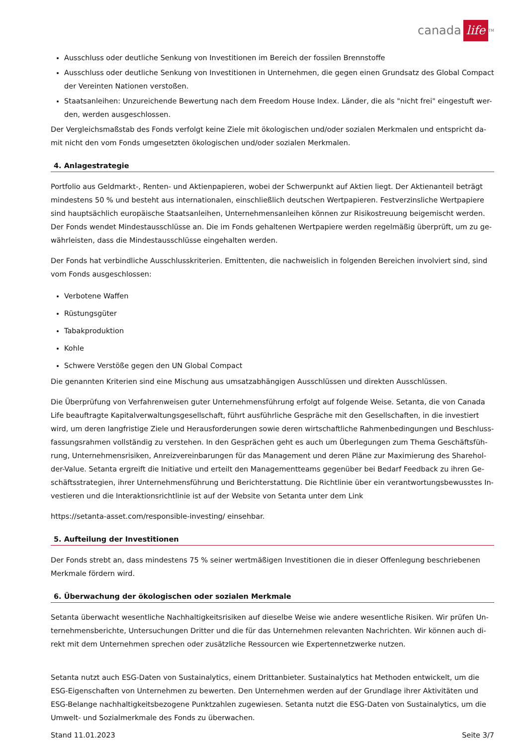canada life<sup>TM</sup>
Ausschluss oder deutliche Senkung von Investitionen im Bereich der fossilen Brennstoffe
Ausschluss oder deutliche Senkung von Investitionen in Unternehmen, die gegen einen Grundsatz des Global Compact der Vereinten Nationen verstoßen.
Staatsanleihen: Unzureichende Bewertung nach dem Freedom House Index. Länder, die als "nicht frei" eingestuft wer-den, werden ausgeschlossen.
Der Vergleichsmaßstab des Fonds verfolgt keine Ziele mit ökologischen und/oder sozialen Merkmalen und entspricht da-mit nicht den vom Fonds umgesetzten ökologischen und/oder sozialen Merkmalen.
4. Anlagestrategie
Portfolio aus Geldmarkt-, Renten- und Aktienpapieren, wobei der Schwerpunkt auf Aktien liegt. Der Aktienanteil beträgt mindestens 50 % und besteht aus internationalen, einschließlich deutschen Wertpapieren. Festverzinsliche Wertpapiere sind hauptsächlich europäische Staatsanleihen, Unternehmensanleihen können zur Risikostreuung beigemischt werden. Der Fonds wendet Mindestausschlüsse an. Die im Fonds gehaltenen Wertpapiere werden regelmäßig überprüft, um zu ge-währleisten, dass die Mindestausschlüsse eingehalten werden.
Der Fonds hat verbindliche Ausschlusskriterien. Emittenten, die nachweislich in folgenden Bereichen involviert sind, sind vom Fonds ausgeschlossen:
Verbotene Waffen
Rüstungsgüter
Tabakproduktion
Kohle
Schwere Verstöße gegen den UN Global Compact
Die genannten Kriterien sind eine Mischung aus umsatzabhängigen Ausschlüssen und direkten Ausschlüssen.
Die Überprüfung von Verfahrenweisen guter Unternehmensführung erfolgt auf folgende Weise. Setanta, die von Canada Life beauftragte Kapitalverwaltungsgesellschaft, führt ausführliche Gespräche mit den Gesellschaften, in die investiert wird, um deren langfristige Ziele und Herausforderungen sowie deren wirtschaftliche Rahmenbedingungen und Beschluss-fassungsrahmen vollständig zu verstehen. In den Gesprächen geht es auch um Überlegungen zum Thema Geschäftsfüh-rung, Unternehmensrisiken, Anreizvereinbarungen für das Management und deren Pläne zur Maximierung des Sharehol-der-Value. Setanta ergreift die Initiative und erteilt den Managementteams gegenüber bei Bedarf Feedback zu ihren Ge-schäftsstrategien, ihrer Unternehmensführung und Berichterstattung. Die Richtlinie über ein verantwortungsbewusstes In-vestieren und die Interaktionsrichtlinie ist auf der Website von Setanta unter dem Link
https://setanta-asset.com/responsible-investing/ einsehbar.
5. Aufteilung der Investitionen
Der Fonds strebt an, dass mindestens 75 % seiner wertmäßigen Investitionen die in dieser Offenlegung beschriebenen Merkmale fördern wird.
6. Überwachung der ökologischen oder sozialen Merkmale
Setanta überwacht wesentliche Nachhaltigkeitsrisiken auf dieselbe Weise wie andere wesentliche Risiken. Wir prüfen Un-ternehmensberichte, Untersuchungen Dritter und die für das Unternehmen relevanten Nachrichten. Wir können auch di-rekt mit dem Unternehmen sprechen oder zusätzliche Ressourcen wie Expertennetzwerke nutzen.
Setanta nutzt auch ESG-Daten von Sustainalytics, einem Drittanbieter. Sustainalytics hat Methoden entwickelt, um die ESG-Eigenschaften von Unternehmen zu bewerten. Den Unternehmen werden auf der Grundlage ihrer Aktivitäten und ESG-Belange nachhaltigkeitsbezogene Punktzahlen zugewiesen. Setanta nutzt die ESG-Daten von Sustainalytics, um die Umwelt- und Sozialmerkmale des Fonds zu überwachen.
Stand 11.01.2023 Seite 3/7